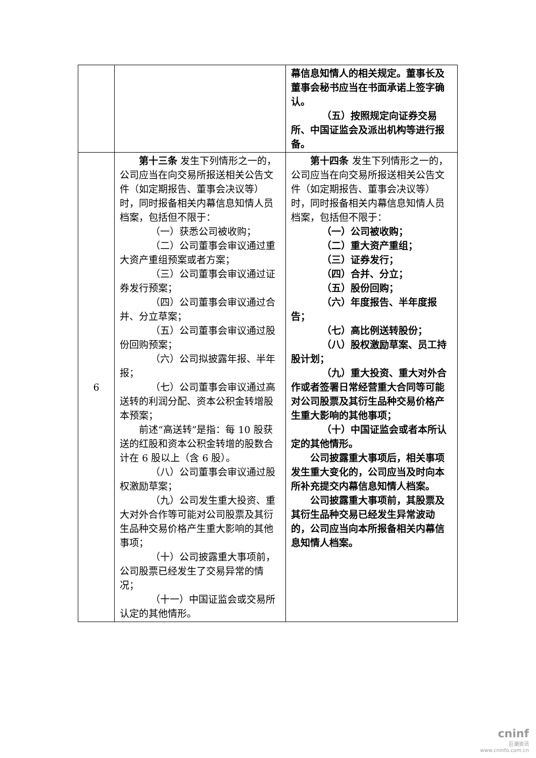| | | 幕信息知情人的相关规定。董事长及董事会秘书应当在书面承诺上签字确认。 （五）按照规定向证券交易所、中国证监会及派出机构等进行报备。 |
| 6 | 第十三条 发生下列情形之一的，公司应当在向交易所报送相关公告文件（如定期报告、董事会决议等）时，同时报备相关内幕信息知情人员档案，包括但不限于： （一）获悉公司被收购； （二）公司董事会审议通过重大资产重组预案或者方案； （三）公司董事会审议通过证券发行预案； （四）公司董事会审议通过合并、分立草案； （五）公司董事会审议通过股份回购预案； （六）公司拟披露年报、半年报； （七）公司董事会审议通过高送转的利润分配、资本公积金转增股本预案； 前述“高送转”是指：每 10 股获送的红股和资本公积金转增的股数合计在 6 股以上（含 6 股）。 （八）公司董事会审议通过股权激励草案； （九）公司发生重大投资、重大对外合作等可能对公司股票及其衍生品种交易价格产生重大影响的其他事项； （十）公司披露重大事项前，公司股票已经发生了交易异常的情况； （十一）中国证监会或交易所认定的其他情形。 | 第十四条 发生下列情形之一的，公司应当在向交易所报送相关公告文件（如定期报告、董事会决议等）时，同时报备相关内幕信息知情人员档案，包括但不限于： （一）公司被收购； （二）重大资产重组； （三）证券发行； （四）合并、分立； （五）股份回购； （六）年度报告、半年度报告； （七）高比例送转股份； （八）股权激励草案、员工持股计划； （九）重大投资、重大对外合作或者签署日常经营重大合同等可能对公司股票及其衍生品种交易价格产生重大影响的其他事项； （十）中国证监会或者本所认定的其他情形。 公司披露重大事项后，相关事项发生重大变化的，公司应当及时向本所补充提交内幕信息知情人档案。 公司披露重大事项前，其股票及其衍生品种交易已经发生异常波动的，公司应当向本所报备相关内幕信息知情人档案。 |
cninf
巨潮资讯
www.cninfo.com.cn